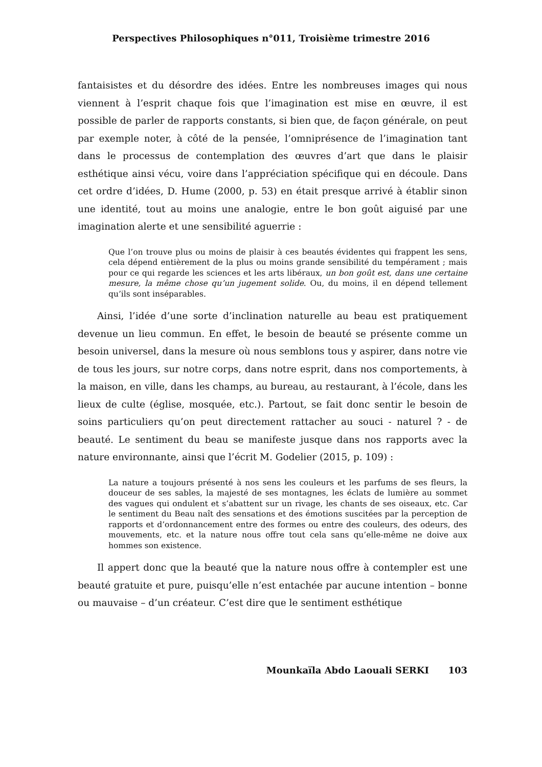Perspectives Philosophiques n°011, Troisième trimestre 2016
fantaisistes et du désordre des idées. Entre les nombreuses images qui nous viennent à l’esprit chaque fois que l’imagination est mise en œuvre, il est possible de parler de rapports constants, si bien que, de façon générale, on peut par exemple noter, à côté de la pensée, l’omniprésence de l’imagination tant dans le processus de contemplation des œuvres d’art que dans le plaisir esthétique ainsi vécu, voire dans l’appréciation spécifique qui en découle. Dans cet ordre d’idées, D. Hume (2000, p. 53) en était presque arrivé à établir sinon une identité, tout au moins une analogie, entre le bon goût aiguisé par une imagination alerte et une sensibilité aguerrie :
Que l’on trouve plus ou moins de plaisir à ces beautés évidentes qui frappent les sens, cela dépend entièrement de la plus ou moins grande sensibilité du tempérament ; mais pour ce qui regarde les sciences et les arts libéraux, un bon goût est, dans une certaine mesure, la même chose qu’un jugement solide. Ou, du moins, il en dépend tellement qu’ils sont inséparables.
Ainsi, l’idée d’une sorte d’inclination naturelle au beau est pratiquement devenue un lieu commun. En effet, le besoin de beauté se présente comme un besoin universel, dans la mesure où nous semblons tous y aspirer, dans notre vie de tous les jours, sur notre corps, dans notre esprit, dans nos comportements, à la maison, en ville, dans les champs, au bureau, au restaurant, à l’école, dans les lieux de culte (église, mosquée, etc.). Partout, se fait donc sentir le besoin de soins particuliers qu’on peut directement rattacher au souci - naturel ? - de beauté. Le sentiment du beau se manifeste jusque dans nos rapports avec la nature environnante, ainsi que l’écrit M. Godelier (2015, p. 109) :
La nature a toujours présenté à nos sens les couleurs et les parfums de ses fleurs, la douceur de ses sables, la majesté de ses montagnes, les éclats de lumière au sommet des vagues qui ondulent et s’abattent sur un rivage, les chants de ses oiseaux, etc. Car le sentiment du Beau naît des sensations et des émotions suscitées par la perception de rapports et d’ordonnancement entre des formes ou entre des couleurs, des odeurs, des mouvements, etc. et la nature nous offre tout cela sans qu’elle-même ne doive aux hommes son existence.
Il appert donc que la beauté que la nature nous offre à contempler est une beauté gratuite et pure, puisqu’elle n’est entachée par aucune intention – bonne ou mauvaise – d’un créateur. C’est dire que le sentiment esthétique
Mounkaïla Abdo Laouali SERKI 103